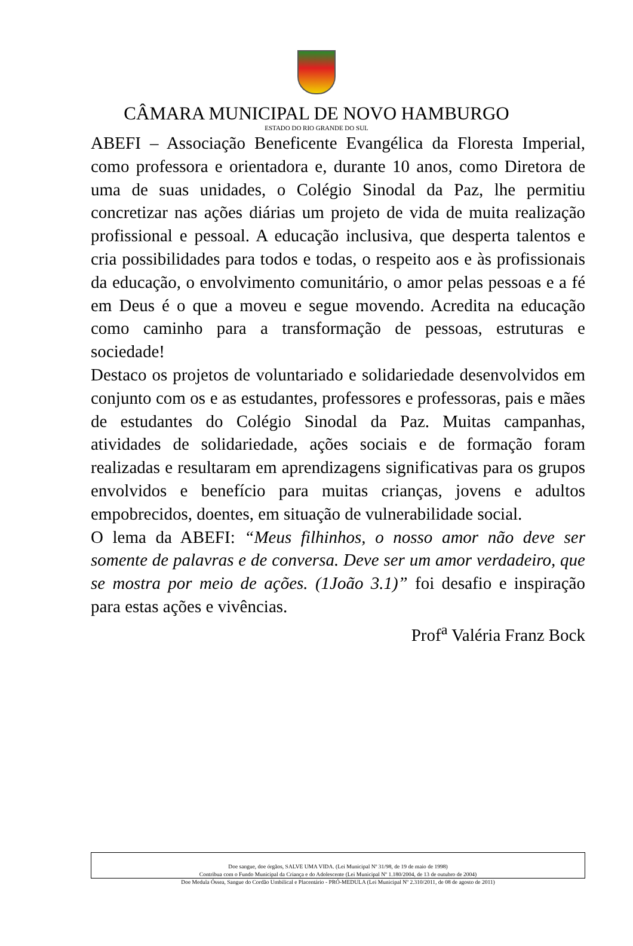CÂMARA MUNICIPAL DE NOVO HAMBURGO
ESTADO DO RIO GRANDE DO SUL
ABEFI – Associação Beneficente Evangélica da Floresta Imperial, como professora e orientadora e, durante 10 anos, como Diretora de uma de suas unidades, o Colégio Sinodal da Paz, lhe permitiu concretizar nas ações diárias um projeto de vida de muita realização profissional e pessoal. A educação inclusiva, que desperta talentos e cria possibilidades para todos e todas, o respeito aos e às profissionais da educação, o envolvimento comunitário, o amor pelas pessoas e a fé em Deus é o que a moveu e segue movendo. Acredita na educação como caminho para a transformação de pessoas, estruturas e sociedade!
Destaco os projetos de voluntariado e solidariedade desenvolvidos em conjunto com os e as estudantes, professores e professoras, pais e mães de estudantes do Colégio Sinodal da Paz. Muitas campanhas, atividades de solidariedade, ações sociais e de formação foram realizadas e resultaram em aprendizagens significativas para os grupos envolvidos e benefício para muitas crianças, jovens e adultos empobrecidos, doentes, em situação de vulnerabilidade social.
O lema da ABEFI: “Meus filhinhos, o nosso amor não deve ser somente de palavras e de conversa. Deve ser um amor verdadeiro, que se mostra por meio de ações. (1João 3.1)” foi desafio e inspiração para estas ações e vivências.
Prof<sup>a</sup> Valéria Franz Bock
Doe sangue, doe órgãos, SALVE UMA VIDA. (Lei Municipal Nº 31/98, de 19 de maio de 1998)
Contribua com o Fundo Municipal da Criança e do Adolescente (Lei Municipal Nº 1.180/2004, de 13 de outubro de 2004)
Doe Medula Óssea, Sangue do Cordão Umbilical e Placentário - PRÓ-MEDULA (Lei Municipal Nº 2.310/2011, de 08 de agosto de 2011)